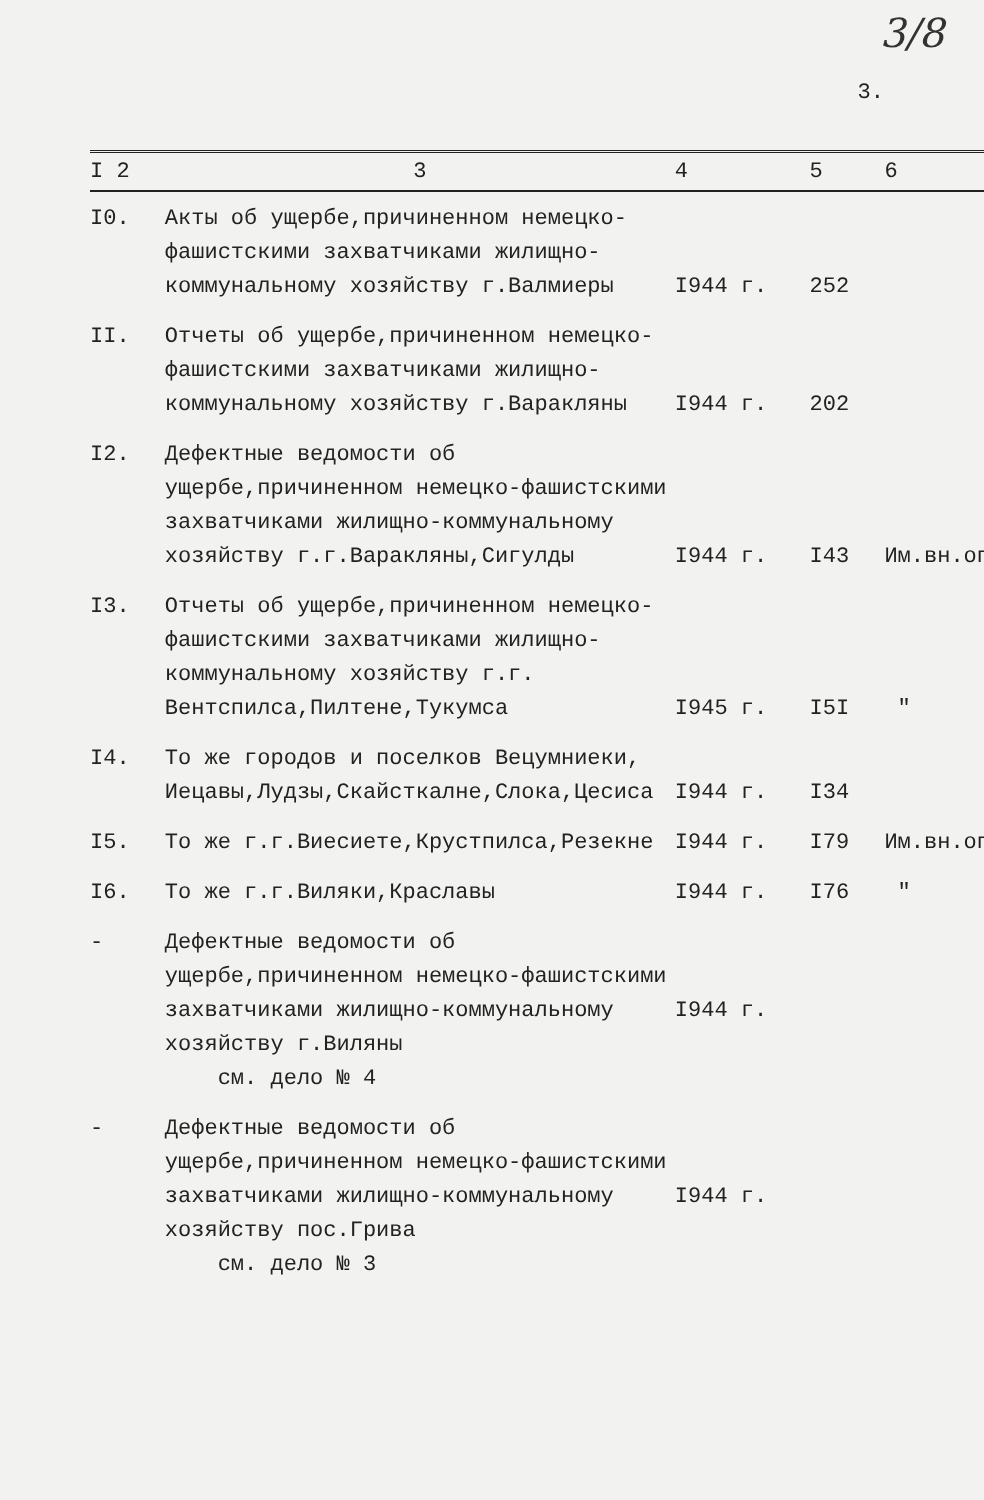3/8
3.
| I 2 | 3 | 4 | 5 | 6 |
| --- | --- | --- | --- | --- |
| I0. | Акты об ущербе,причиненном немецко-фашистскими захватчиками жилищно-коммунальному хозяйству г.Валмиеры | I944 г. | 252 | |
| II. | Отчеты об ущербе,причиненном немецко-фашистскими захватчиками жилищно-коммунальному хозяйству г.Варакляны | I944 г. | 202 | |
| I2. | Дефектные ведомости об ущербе,причиненном немецко-фашистскими захватчиками жилищно-коммунальному хозяйству г.г.Варакляны,Сигулды | I944 г. | I43 | Им.вн.оп |
| I3. | Отчеты об ущербе,причиненном немецко-фашистскими захватчиками жилищно-коммунальному хозяйству г.г. Вентспилса,Пилтене,Тукумса | I945 г. | I5I | " |
| I4. | То же городов и поселков Вецумниеки, Иецавы,Лудзы,Скайсткалне,Слока,Цесиса | I944 г. | I34 | |
| I5. | То же г.г.Виесиете,Крустпилса,Резекне | I944 г. | I79 | Им.вн.оп |
| I6. | То же г.г.Виляки,Краславы | I944 г. | I76 | " |
| - | Дефектные ведомости об ущербе,причиненном немецко-фашистскими захватчиками жилищно-коммунальному хозяйству г.Виляны см. дело № 4 | I944 г. | | |
| - | Дефектные ведомости об ущербе,причиненном немецко-фашистскими захватчиками жилищно-коммунальному хозяйству пос.Грива см. дело № 3 | I944 г. | | |